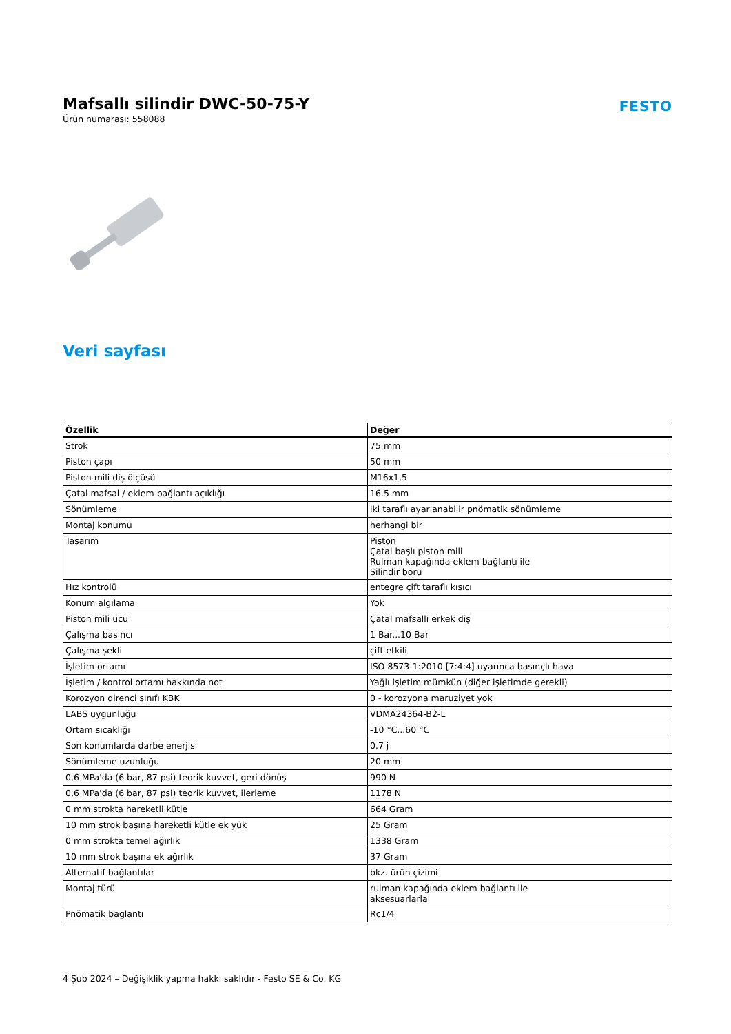Mafsallı silindir DWC-50-75-Y
Ürün numarası: 558088
FESTO
Veri sayfası
| Özellik | Değer |
| --- | --- |
| Strok | 75 mm |
| Piston çapı | 50 mm |
| Piston mili diş ölçüsü | M16x1,5 |
| Çatal mafsal / eklem bağlantı açıklığı | 16.5 mm |
| Sönümleme | iki taraflı ayarlanabilir pnömatik sönümleme |
| Montaj konumu | herhangi bir |
| Tasarım | Piston Çatal başlı piston mili Rulman kapağında eklem bağlantı ile Silindir boru |
| Hız kontrolü | entegre çift taraflı kısıcı |
| Konum algılama | Yok |
| Piston mili ucu | Çatal mafsallı erkek diş |
| Çalışma basıncı | 1 Bar...10 Bar |
| Çalışma şekli | çift etkili |
| İşletim ortamı | ISO 8573-1:2010 [7:4:4] uyarınca basınçlı hava |
| İşletim / kontrol ortamı hakkında not | Yağlı işletim mümkün (diğer işletimde gerekli) |
| Korozyon direnci sınıfı KBK | 0 - korozyona maruziyet yok |
| LABS uygunluğu | VDMA24364-B2-L |
| Ortam sıcaklığı | -10 °C...60 °C |
| Son konumlarda darbe enerjisi | 0.7 j |
| Sönümleme uzunluğu | 20 mm |
| 0,6 MPa'da (6 bar, 87 psi) teorik kuvvet, geri dönüş | 990 N |
| 0,6 MPa'da (6 bar, 87 psi) teorik kuvvet, ilerleme | 1178 N |
| 0 mm strokta hareketli kütle | 664 Gram |
| 10 mm strok başına hareketli kütle ek yük | 25 Gram |
| 0 mm strokta temel ağırlık | 1338 Gram |
| 10 mm strok başına ek ağırlık | 37 Gram |
| Alternatif bağlantılar | bkz. ürün çizimi |
| Montaj türü | rulman kapağında eklem bağlantı ile aksesuarlarla |
| Pnömatik bağlantı | Rc1/4 |
4 Şub 2024 – Değişiklik yapma hakkı saklıdır - Festo SE & Co. KG